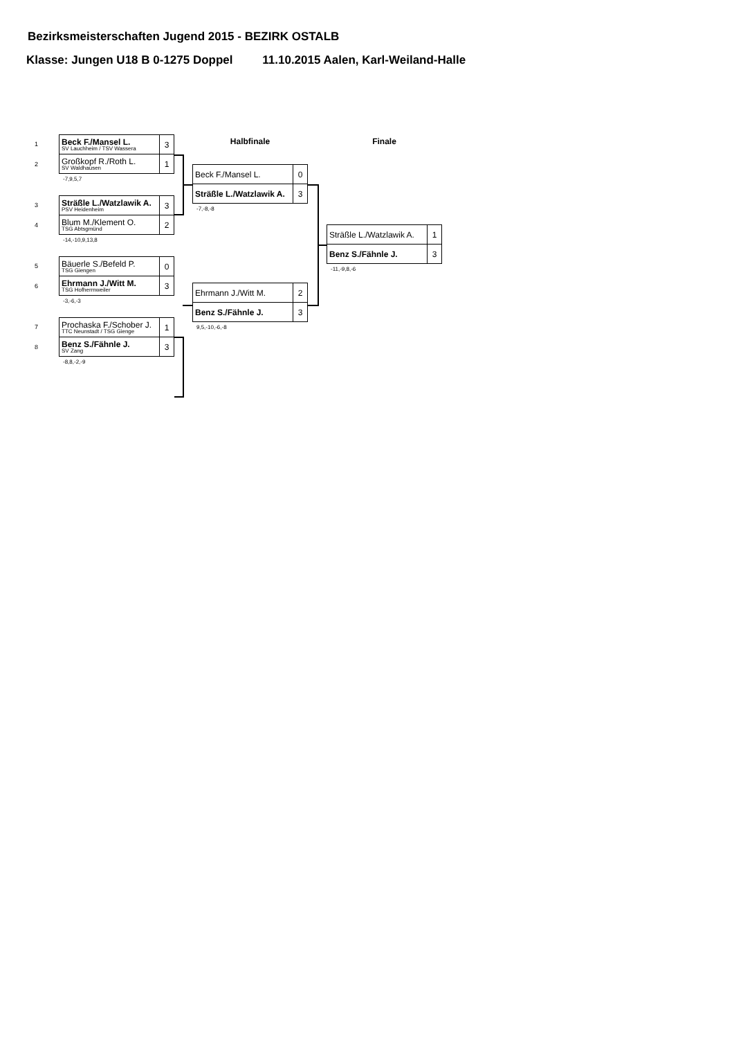Bezirksmeisterschaften Jugend 2015 - BEZIRK OSTALB
Klasse: Jungen U18 B 0-1275 Doppel 11.10.2015 Aalen, Karl-Weiland-Halle
1
2
| Beck F./Mansel L. SV Lauchheim / TSV Wassera | 3 |
| Großkopf R./Roth L. SV Waldhausen | 1 |
-7,9,5,7
3
4
| Sträßle L./Watzlawik A. PSV Heidenheim | 3 |
| Blum M./Klement O. TSG Abtsgmünd | 2 |
-14,-10,9,13,8
5
6
| Bäuerle S./Befeld P. TSG Giengen | 0 |
| Ehrmann J./Witt M. TSG Hofherrnweiler | 3 |
-3,-6,-3
7
8
| Prochaska F./Schober J. TTC Neunstadt / TSG Gienge | 1 |
| Benz S./Fähnle J. SV Zang | 3 |
-8,8,-2,-9
Halbfinale
| Beck F./Mansel L. | 0 |
| Sträßle L./Watzlawik A. | 3 |
-7,-8,-8
| Ehrmann J./Witt M. | 2 |
| Benz S./Fähnle J. | 3 |
9,5,-10,-6,-8
Finale
| Sträßle L./Watzlawik A. | 1 |
| Benz S./Fähnle J. | 3 |
-11,-9,8,-6